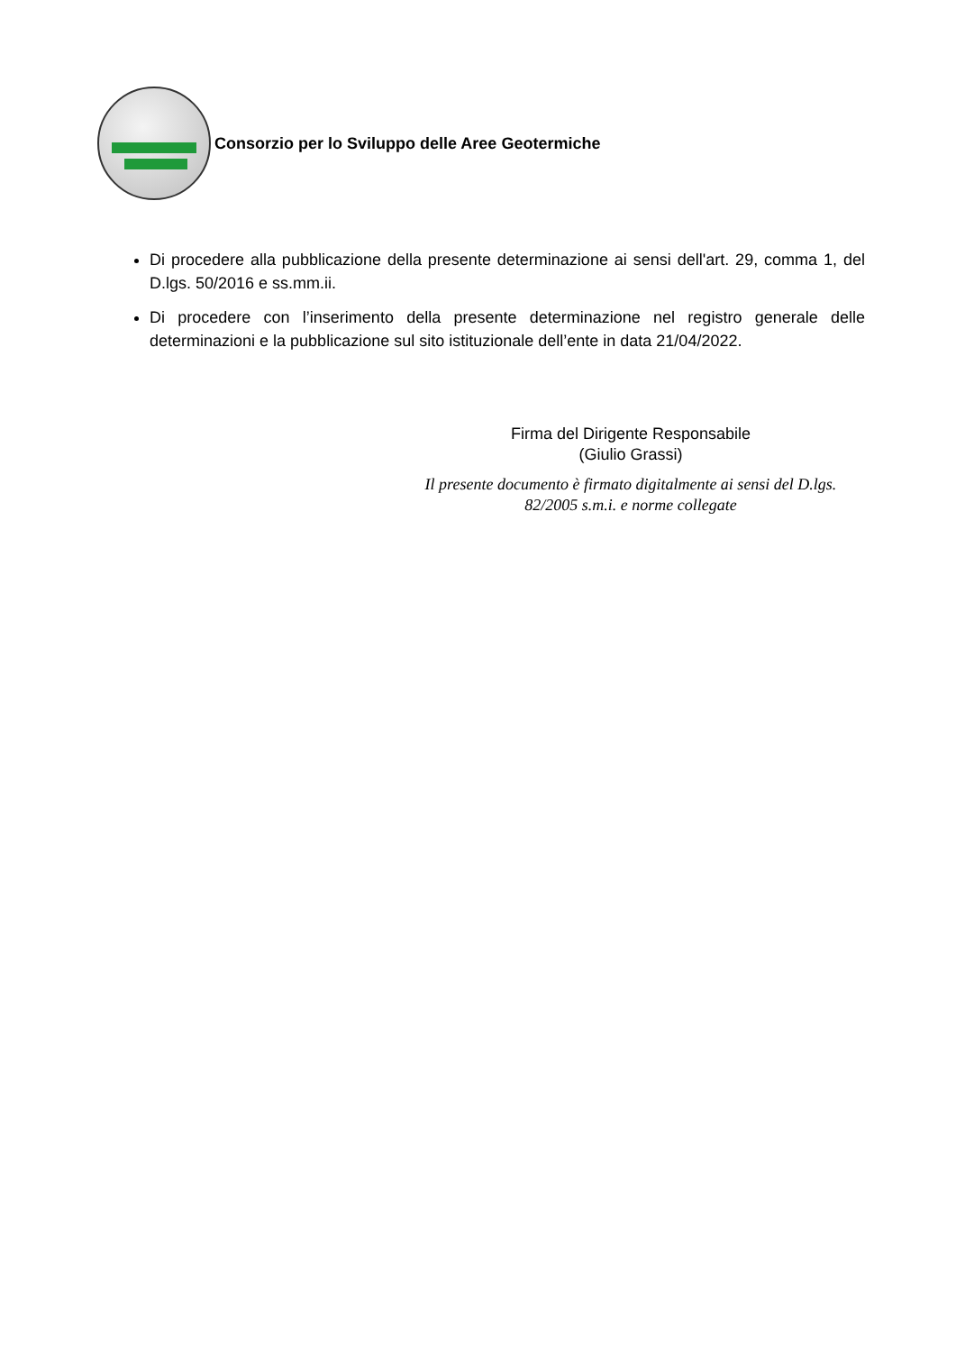Consorzio per lo Sviluppo delle Aree Geotermiche
Di procedere alla pubblicazione della presente determinazione ai sensi dell'art. 29, comma 1, del D.lgs. 50/2016 e ss.mm.ii.
Di procedere con l’inserimento della presente determinazione nel registro generale delle determinazioni e la pubblicazione sul sito istituzionale dell’ente in data 21/04/2022.
Firma del Dirigente Responsabile
(Giulio Grassi)
Il presente documento è firmato digitalmente ai sensi del D.lgs.
82/2005 s.m.i. e norme collegate